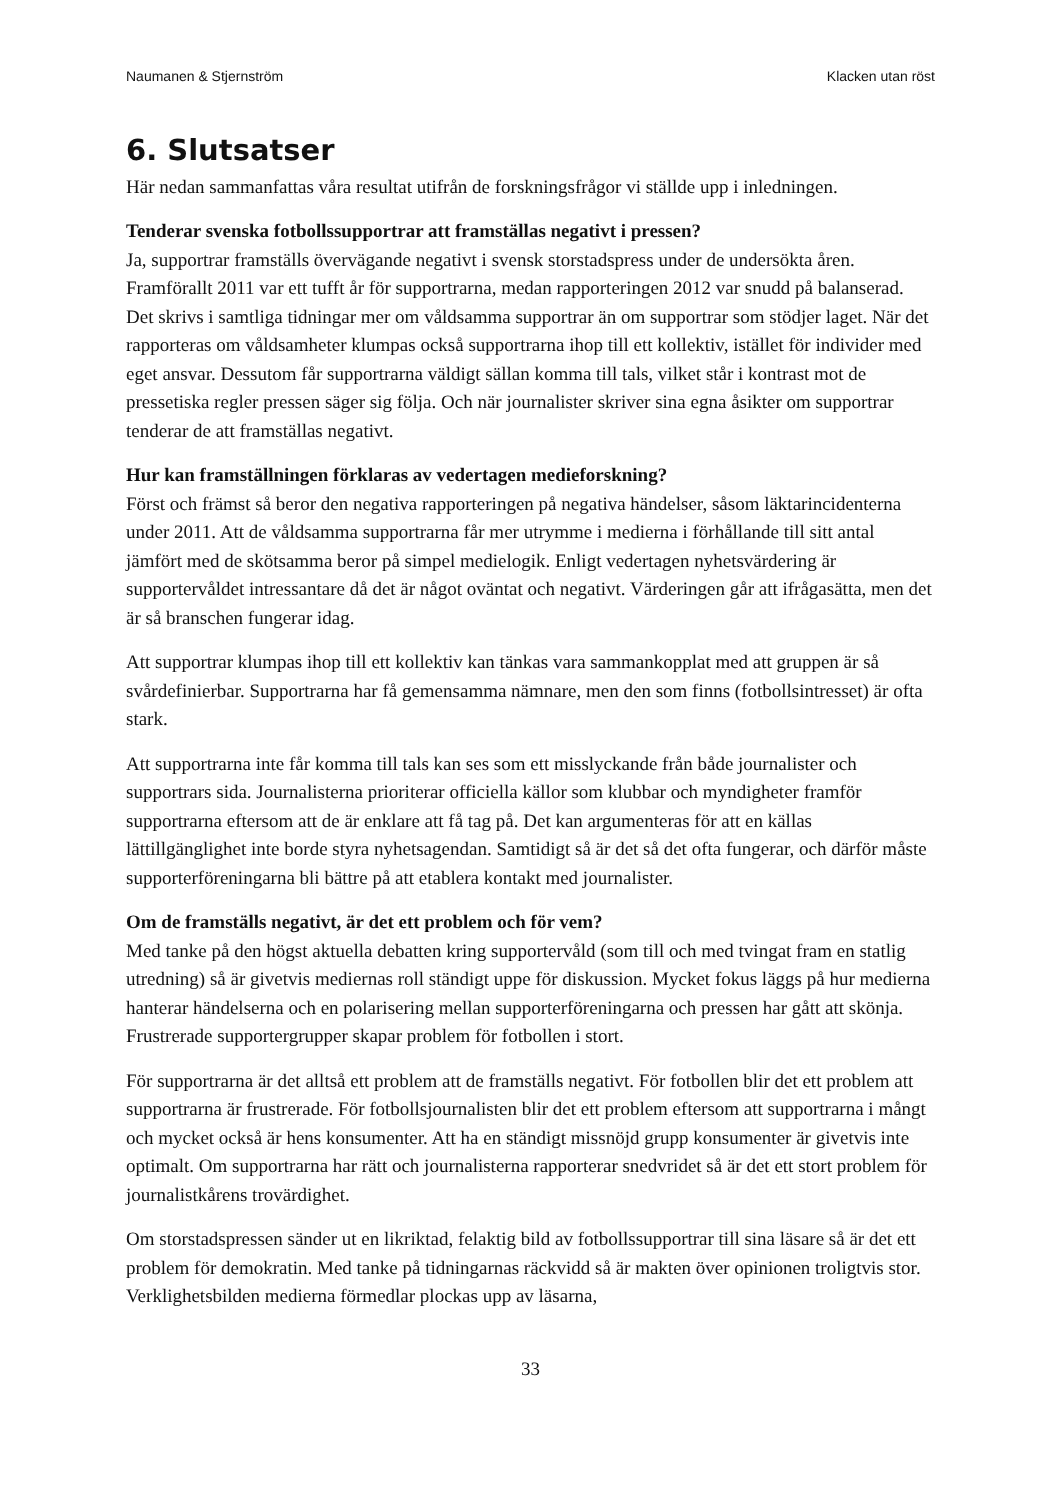Naumanen & Stjernström Klacken utan röst
6. Slutsatser
Här nedan sammanfattas våra resultat utifrån de forskningsfrågor vi ställde upp i inledningen.
Tenderar svenska fotbollssupportrar att framställas negativt i pressen?
Ja, supportrar framställs övervägande negativt i svensk storstadspress under de undersökta åren. Framförallt 2011 var ett tufft år för supportrarna, medan rapporteringen 2012 var snudd på balanserad. Det skrivs i samtliga tidningar mer om våldsamma supportrar än om supportrar som stödjer laget. När det rapporteras om våldsamheter klumpas också supportrarna ihop till ett kollektiv, istället för individer med eget ansvar. Dessutom får supportrarna väldigt sällan komma till tals, vilket står i kontrast mot de pressetiska regler pressen säger sig följa. Och när journalister skriver sina egna åsikter om supportrar tenderar de att framställas negativt.
Hur kan framställningen förklaras av vedertagen medieforskning?
Först och främst så beror den negativa rapporteringen på negativa händelser, såsom läktarincidenterna under 2011. Att de våldsamma supportrarna får mer utrymme i medierna i förhållande till sitt antal jämfört med de skötsamma beror på simpel medielogik. Enligt vedertagen nyhetsvärdering är supportervåldet intressantare då det är något oväntat och negativt. Värderingen går att ifrågasätta, men det är så branschen fungerar idag.
Att supportrar klumpas ihop till ett kollektiv kan tänkas vara sammankopplat med att gruppen är så svårdefinierbar. Supportrarna har få gemensamma nämnare, men den som finns (fotbollsintresset) är ofta stark.
Att supportrarna inte får komma till tals kan ses som ett misslyckande från både journalister och supportrars sida. Journalisterna prioriterar officiella källor som klubbar och myndigheter framför supportrarna eftersom att de är enklare att få tag på. Det kan argumenteras för att en källas lättillgänglighet inte borde styra nyhetsagendan. Samtidigt så är det så det ofta fungerar, och därför måste supporterföreningarna bli bättre på att etablera kontakt med journalister.
Om de framställs negativt, är det ett problem och för vem?
Med tanke på den högst aktuella debatten kring supportervåld (som till och med tvingat fram en statlig utredning) så är givetvis mediernas roll ständigt uppe för diskussion. Mycket fokus läggs på hur medierna hanterar händelserna och en polarisering mellan supporterföreningarna och pressen har gått att skönja. Frustrerade supportergrupper skapar problem för fotbollen i stort.
För supportrarna är det alltså ett problem att de framställs negativt. För fotbollen blir det ett problem att supportrarna är frustrerade. För fotbollsjournalisten blir det ett problem eftersom att supportrarna i mångt och mycket också är hens konsumenter. Att ha en ständigt missnöjd grupp konsumenter är givetvis inte optimalt. Om supportrarna har rätt och journalisterna rapporterar snedvridet så är det ett stort problem för journalistkårens trovärdighet.
Om storstadspressen sänder ut en likriktad, felaktig bild av fotbollssupportrar till sina läsare så är det ett problem för demokratin. Med tanke på tidningarnas räckvidd så är makten över opinionen troligtvis stor. Verklighetsbilden medierna förmedlar plockas upp av läsarna,
33